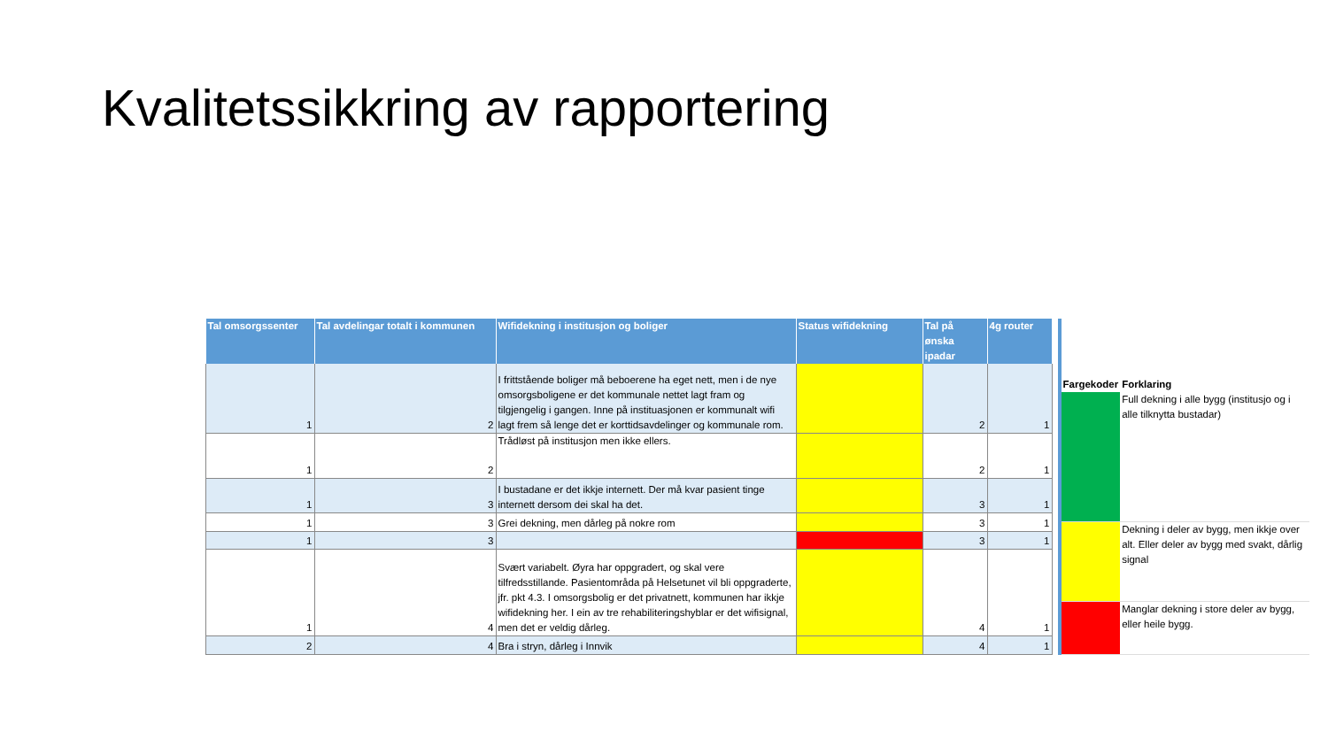Kvalitetssikkring av rapportering
| Tal omsorgssenter | Tal avdelingar totalt i kommunen | Wifidekning i institusjon og boliger | Status wifidekning | Tal på ønska ipadar | 4g router |
| --- | --- | --- | --- | --- | --- |
| 1 | 2 | I frittstående boliger må beboerene ha eget nett, men i de nye omsorgsboligene er det kommunale nettet lagt fram og tilgjengelig i gangen. Inne på instituasjonen er kommunalt wifi lagt frem så lenge det er korttidsavdelinger og kommunale rom. | | 2 | 1 |
| 1 | 2 | Trådløst på institusjon men ikke ellers. | | 2 | 1 |
| 1 | 3 | I bustadane er det ikkje internett. Der må kvar pasient tinge internett dersom dei skal ha det. | | 3 | 1 |
| 1 | 3 | Grei dekning, men dårleg på nokre rom | | 3 | 1 |
| 1 | 3 | | | 3 | 1 |
| 1 | 4 | Svært variabelt. Øyra har oppgradert, og skal vere tilfredsstillande. Pasientområda på Helsetunet vil bli oppgraderte, jfr. pkt 4.3. I omsorgsbolig er det privatnett, kommunen har ikkje wifidekning her. I ein av tre rehabiliteringshyblar er det wifisignal, men det er veldig dårleg. | | 4 | 1 |
| 2 | 4 | Bra i stryn, dårleg i Innvik | | 4 | 1 |
| Fargekoder | Forklaring |
| --- | --- |
| | Full dekning i alle bygg (institusjo og i alle tilknytta bustadar) |
| | Dekning i deler av bygg, men ikkje over alt. Eller deler av bygg med svakt, dårlig signal |
| | Manglar dekning i store deler av bygg, eller heile bygg. |